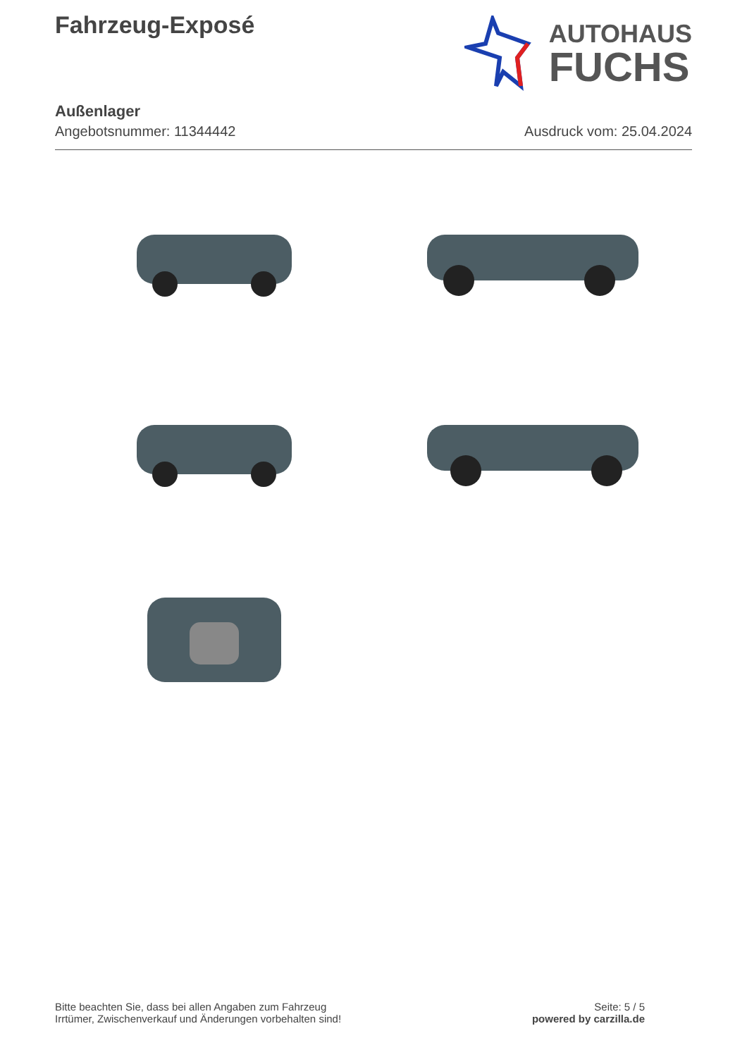Fahrzeug-Exposé
AUTOHAUS
FUCHS
Außenlager
Angebotsnummer: 11344442 Ausdruck vom: 25.04.2024
Bitte beachten Sie, dass bei allen Angaben zum Fahrzeug
Irrtümer, Zwischenverkauf und Änderungen vorbehalten sind!
Seite: 5 / 5
powered by carzilla.de